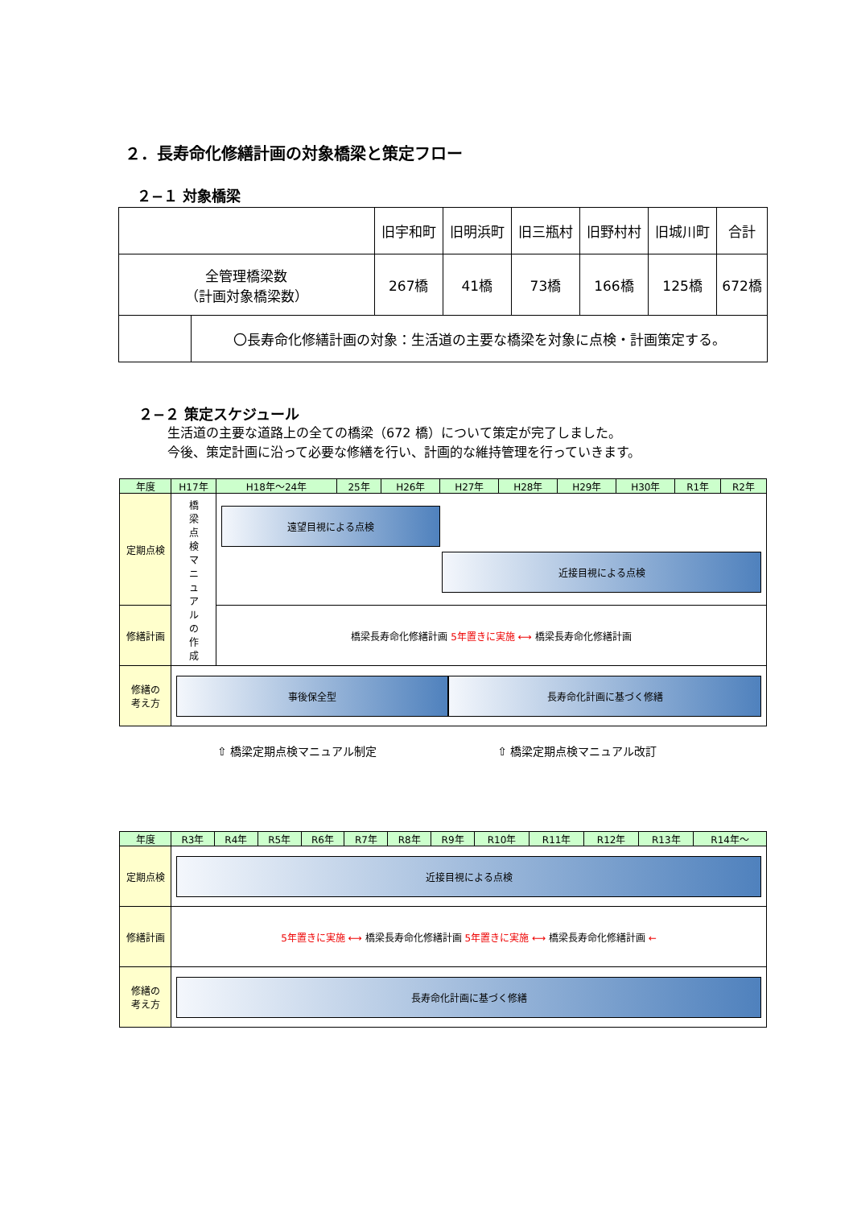２．長寿命化修繕計画の対象橋梁と策定フロー
２−１ 対象橋梁
| | | 旧宇和町 | 旧明浜町 | 旧三瓶村 | 旧野村村 | 旧城川町 | 合計 |
| 全管理橋梁数 （計画対象橋梁数） | | 267橋 | 41橋 | 73橋 | 166橋 | 125橋 | 672橋 |
| | 〇長寿命化修繕計画の対象：生活道の主要な橋梁を対象に点検・計画策定する。 | | | | | | |
２−２ 策定スケジュール
生活道の主要な道路上の全ての橋梁（672 橋）について策定が完了しました。
今後、策定計画に沿って必要な修繕を行い、計画的な維持管理を行っていきます。
| 年度 | H17年 | H18年～24年 | 25年 | H26年 | H27年 | H28年 | H29年 | H30年 | R1年 | R2年 |
| 定期点検 | 橋 梁 点 検 マ ニ ュ ア ル の 作 成 | 遠望目視による点検 近接目視による点検 | | | | | | | | |
| 修繕計画 | | 橋梁長寿命化修繕計画 5年置きに実施 ⟷ 橋梁長寿命化修繕計画 | | | | | | | | |
| 修繕の 考え方 | 事後保全型 長寿命化計画に基づく修繕 | | | | | | | | | |
⇧ 橋梁定期点検マニュアル制定 ⇧ 橋梁定期点検マニュアル改訂
| 年度 | R3年 | R4年 | R5年 | R6年 | R7年 | R8年 | R9年 | R10年 | R11年 | R12年 | R13年 | R14年～ |
| 定期点検 | 近接目視による点検 | | | | | | | | | | | |
| 修繕計画 | 5年置きに実施 ⟷ 橋梁長寿命化修繕計画 5年置きに実施 ⟷ 橋梁長寿命化修繕計画 ← | | | | | | | | | | | |
| 修繕の 考え方 | 長寿命化計画に基づく修繕 | | | | | | | | | | | |